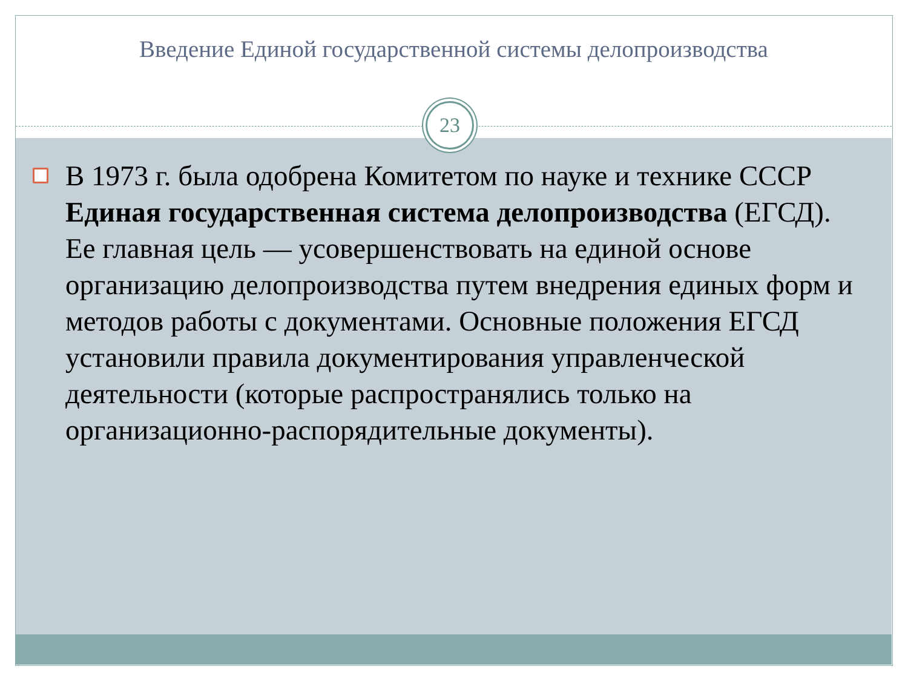Введение Единой государственной системы делопроизводства
23
В 1973 г. была одобрена Комитетом по науке и технике СССР Единая государственная система делопроизводства (ЕГСД). Ее главная цель — усовершенствовать на единой основе организацию делопроизводства путем внедрения единых форм и методов работы с документами. Основные положения ЕГСД установили правила документирования управленческой деятельности (которые распространялись только на организационно-распорядительные документы).